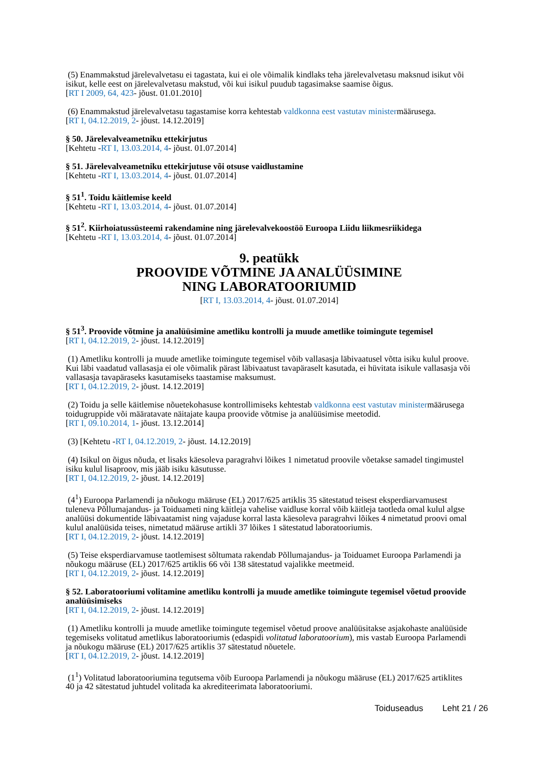(5) Enammakstud järelevalvetasu ei tagastata, kui ei ole võimalik kindlaks teha järelevalvetasu maksnud isikut või isikut, kelle eest on järelevalvetasu makstud, või kui isikul puudub tagasimakse saamise õigus.
[RT I 2009, 64, 423- jõust. 01.01.2010]
(6) Enammakstud järelevalvetasu tagastamise korra kehtestab valdkonna eest vastutav ministermäärusega.
[RT I, 04.12.2019, 2- jõust. 14.12.2019]
§ 50. Järelevalveametniku ettekirjutus
[Kehtetu -RT I, 13.03.2014, 4- jõust. 01.07.2014]
§ 51. Järelevalveametniku ettekirjutuse või otsuse vaidlustamine
[Kehtetu -RT I, 13.03.2014, 4- jõust. 01.07.2014]
§ 51<sup>1</sup>. Toidu käitlemise keeld
[Kehtetu -RT I, 13.03.2014, 4- jõust. 01.07.2014]
§ 51<sup>2</sup>. Kiirhoiatussüsteemi rakendamine ning järelevalvekoostöö Euroopa Liidu liikmesriikidega
[Kehtetu -RT I, 13.03.2014, 4- jõust. 01.07.2014]
9. peatükk
PROOVIDE VÕTMINE JA ANALÜÜSIMINE
NING LABORATOORIUMID
[RT I, 13.03.2014, 4- jõust. 01.07.2014]
§ 51<sup>3</sup>. Proovide võtmine ja analüüsimine ametliku kontrolli ja muude ametlike toimingute tegemisel
[RT I, 04.12.2019, 2- jõust. 14.12.2019]
(1) Ametliku kontrolli ja muude ametlike toimingute tegemisel võib vallasasja läbivaatusel võtta isiku kulul proove. Kui läbi vaadatud vallasasja ei ole võimalik pärast läbivaatust tavapäraselt kasutada, ei hüvitata isikule vallasasja või vallasasja tavapäraseks kasutamiseks taastamise maksumust.
[RT I, 04.12.2019, 2- jõust. 14.12.2019]
(2) Toidu ja selle käitlemise nõuetekohasuse kontrollimiseks kehtestab valdkonna eest vastutav ministermäärusega toidugruppide või määratavate näitajate kaupa proovide võtmise ja analüüsimise meetodid.
[RT I, 09.10.2014, 1- jõust. 13.12.2014]
(3) [Kehtetu -RT I, 04.12.2019, 2- jõust. 14.12.2019]
(4) Isikul on õigus nõuda, et lisaks käesoleva paragrahvi lõikes 1 nimetatud proovile võetakse samadel tingimustel isiku kulul lisaproov, mis jääb isiku käsutusse.
[RT I, 04.12.2019, 2- jõust. 14.12.2019]
(4<sup>1</sup>) Euroopa Parlamendi ja nõukogu määruse (EL) 2017/625 artiklis 35 sätestatud teisest eksperdiarvamusest tuleneva Põllumajandus- ja Toiduameti ning käitleja vahelise vaidluse korral võib käitleja taotleda omal kulul algse analüüsi dokumentide läbivaatamist ning vajaduse korral lasta käesoleva paragrahvi lõikes 4 nimetatud proovi omal kulul analüüsida teises, nimetatud määruse artikli 37 lõikes 1 sätestatud laboratooriumis.
[RT I, 04.12.2019, 2- jõust. 14.12.2019]
(5) Teise eksperdiarvamuse taotlemisest sõltumata rakendab Põllumajandus- ja Toiduamet Euroopa Parlamendi ja nõukogu määruse (EL) 2017/625 artiklis 66 või 138 sätestatud vajalikke meetmeid.
[RT I, 04.12.2019, 2- jõust. 14.12.2019]
§ 52. Laboratooriumi volitamine ametliku kontrolli ja muude ametlike toimingute tegemisel võetud proovide analüüsimiseks
[RT I, 04.12.2019, 2- jõust. 14.12.2019]
(1) Ametliku kontrolli ja muude ametlike toimingute tegemisel võetud proove analüüsitakse asjakohaste analüüside tegemiseks volitatud ametlikus laboratooriumis (edaspidi volitatud laboratoorium), mis vastab Euroopa Parlamendi ja nõukogu määruse (EL) 2017/625 artiklis 37 sätestatud nõuetele.
[RT I, 04.12.2019, 2- jõust. 14.12.2019]
(1<sup>1</sup>) Volitatud laboratooriumina tegutsema võib Euroopa Parlamendi ja nõukogu määruse (EL) 2017/625 artiklites 40 ja 42 sätestatud juhtudel volitada ka akrediteerimata laboratooriumi.
Toiduseadus Leht 21 / 26